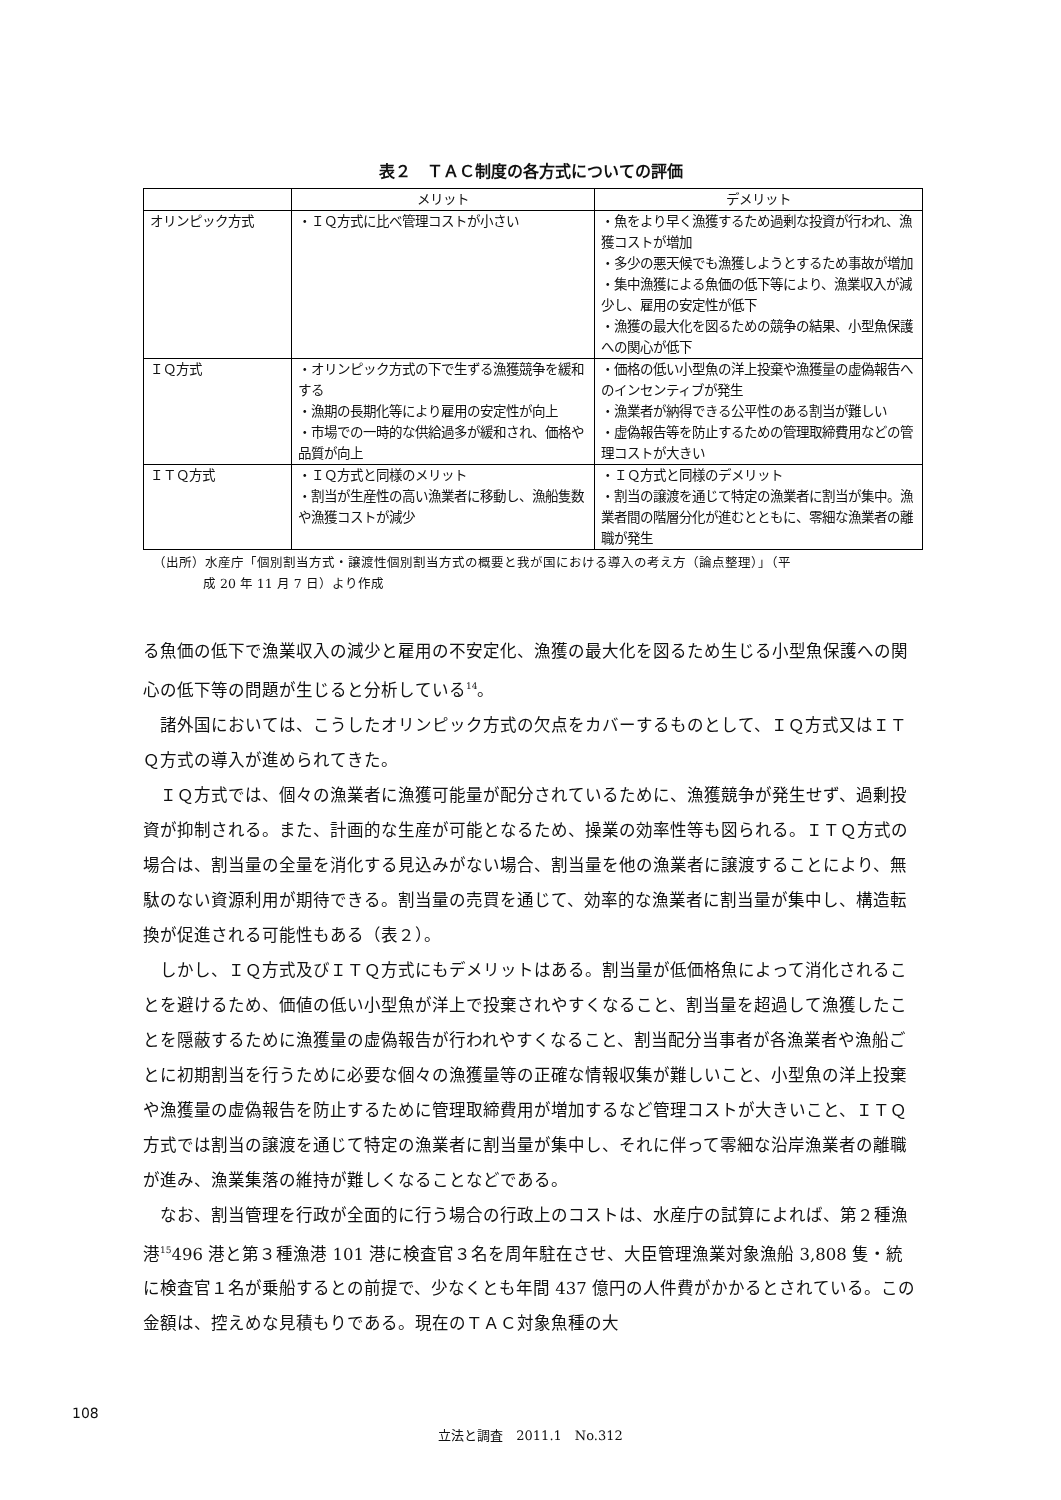表２　ＴＡＣ制度の各方式についての評価
| | メリット | デメリット |
| --- | --- | --- |
| オリンピック方式 | ・ＩＱ方式に比べ管理コストが小さい | ・魚をより早く漁獲するため過剰な投資が行われ、漁獲コストが増加 ・多少の悪天候でも漁獲しようとするため事故が増加 ・集中漁獲による魚価の低下等により、漁業収入が減少し、雇用の安定性が低下 ・漁獲の最大化を図るための競争の結果、小型魚保護への関心が低下 |
| ＩＱ方式 | ・オリンピック方式の下で生ずる漁獲競争を緩和する ・漁期の長期化等により雇用の安定性が向上 ・市場での一時的な供給過多が緩和され、価格や品質が向上 | ・価格の低い小型魚の洋上投棄や漁獲量の虚偽報告へのインセンティブが発生 ・漁業者が納得できる公平性のある割当が難しい ・虚偽報告等を防止するための管理取締費用などの管理コストが大きい |
| ＩＴＱ方式 | ・ＩＱ方式と同様のメリット ・割当が生産性の高い漁業者に移動し、漁船隻数や漁獲コストが減少 | ・ＩＱ方式と同様のデメリット ・割当の譲渡を通じて特定の漁業者に割当が集中。漁業者間の階層分化が進むとともに、零細な漁業者の離職が発生 |
（出所）水産庁「個別割当方式・譲渡性個別割当方式の概要と我が国における導入の考え方（論点整理）」（平
成 20 年 11 月 7 日）より作成
る魚価の低下で漁業収入の減少と雇用の不安定化、漁獲の最大化を図るため生じる小型魚保護への関心の低下等の問題が生じると分析している<sup>14</sup>。
諸外国においては、こうしたオリンピック方式の欠点をカバーするものとして、ＩＱ方式又はＩＴＱ方式の導入が進められてきた。
ＩＱ方式では、個々の漁業者に漁獲可能量が配分されているために、漁獲競争が発生せず、過剰投資が抑制される。また、計画的な生産が可能となるため、操業の効率性等も図られる。ＩＴＱ方式の場合は、割当量の全量を消化する見込みがない場合、割当量を他の漁業者に譲渡することにより、無駄のない資源利用が期待できる。割当量の売買を通じて、効率的な漁業者に割当量が集中し、構造転換が促進される可能性もある（表２）。
しかし、ＩＱ方式及びＩＴＱ方式にもデメリットはある。割当量が低価格魚によって消化されることを避けるため、価値の低い小型魚が洋上で投棄されやすくなること、割当量を超過して漁獲したことを隠蔽するために漁獲量の虚偽報告が行われやすくなること、割当配分当事者が各漁業者や漁船ごとに初期割当を行うために必要な個々の漁獲量等の正確な情報収集が難しいこと、小型魚の洋上投棄や漁獲量の虚偽報告を防止するために管理取締費用が増加するなど管理コストが大きいこと、ＩＴＱ方式では割当の譲渡を通じて特定の漁業者に割当量が集中し、それに伴って零細な沿岸漁業者の離職が進み、漁業集落の維持が難しくなることなどである。
なお、割当管理を行政が全面的に行う場合の行政上のコストは、水産庁の試算によれば、第２種漁港<sup>15</sup>496 港と第３種漁港 101 港に検査官３名を周年駐在させ、大臣管理漁業対象漁船 3,808 隻・統に検査官１名が乗船するとの前提で、少なくとも年間 437 億円の人件費がかかるとされている。この金額は、控えめな見積もりである。現在のＴＡＣ対象魚種の大
108
立法と調査　2011.1　No.312